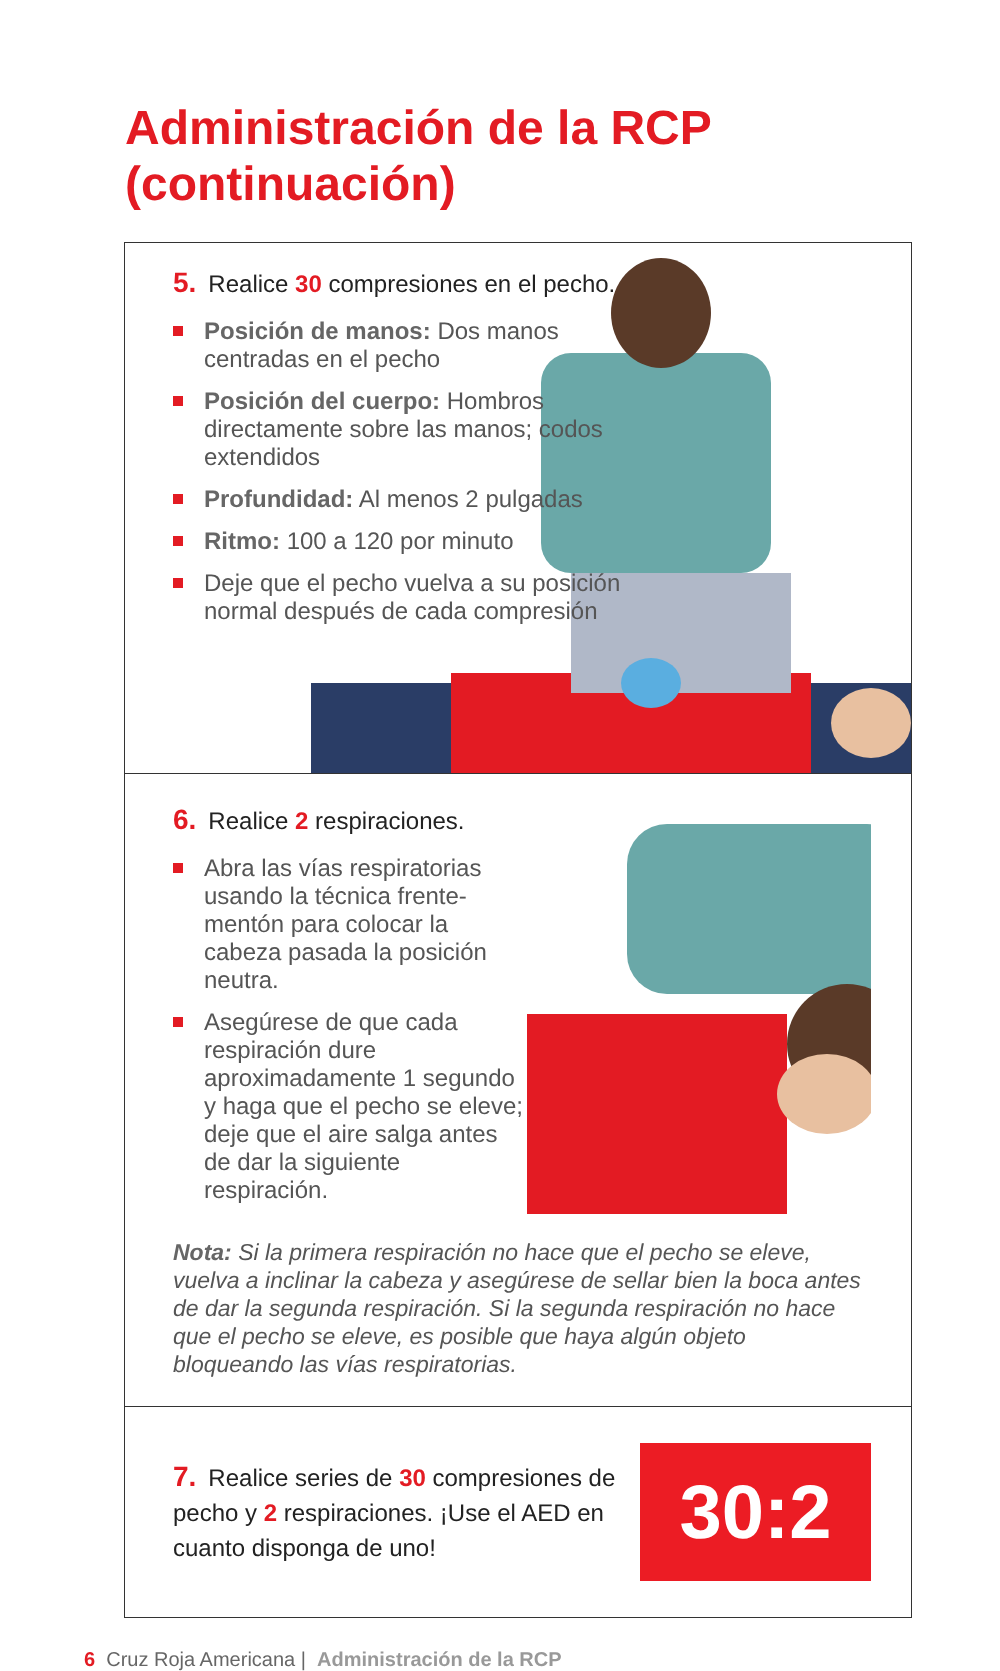Administración de la RCP
(continuación)
5. Realice 30 compresiones en el pecho.
Posición de manos: Dos manos centradas en el pecho
Posición del cuerpo: Hombros directamente sobre las manos; codos extendidos
Profundidad: Al menos 2 pulgadas
Ritmo: 100 a 120 por minuto
Deje que el pecho vuelva a su posición normal después de cada compresión
6. Realice 2 respiraciones.
Abra las vías respiratorias usando la técnica frente-mentón para colocar la cabeza pasada la posición neutra.
Asegúrese de que cada respiración dure aproximadamente 1 segundo y haga que el pecho se eleve; deje que el aire salga antes de dar la siguiente respiración.
Nota: Si la primera respiración no hace que el pecho se eleve, vuelva a inclinar la cabeza y asegúrese de sellar bien la boca antes de dar la segunda respiración. Si la segunda respiración no hace que el pecho se eleve, es posible que haya algún objeto bloqueando las vías respiratorias.
7. Realice series de 30 compresiones de pecho y 2 respiraciones. ¡Use el AED en cuanto disponga de uno!
30:2
6 Cruz Roja Americana | Administración de la RCP